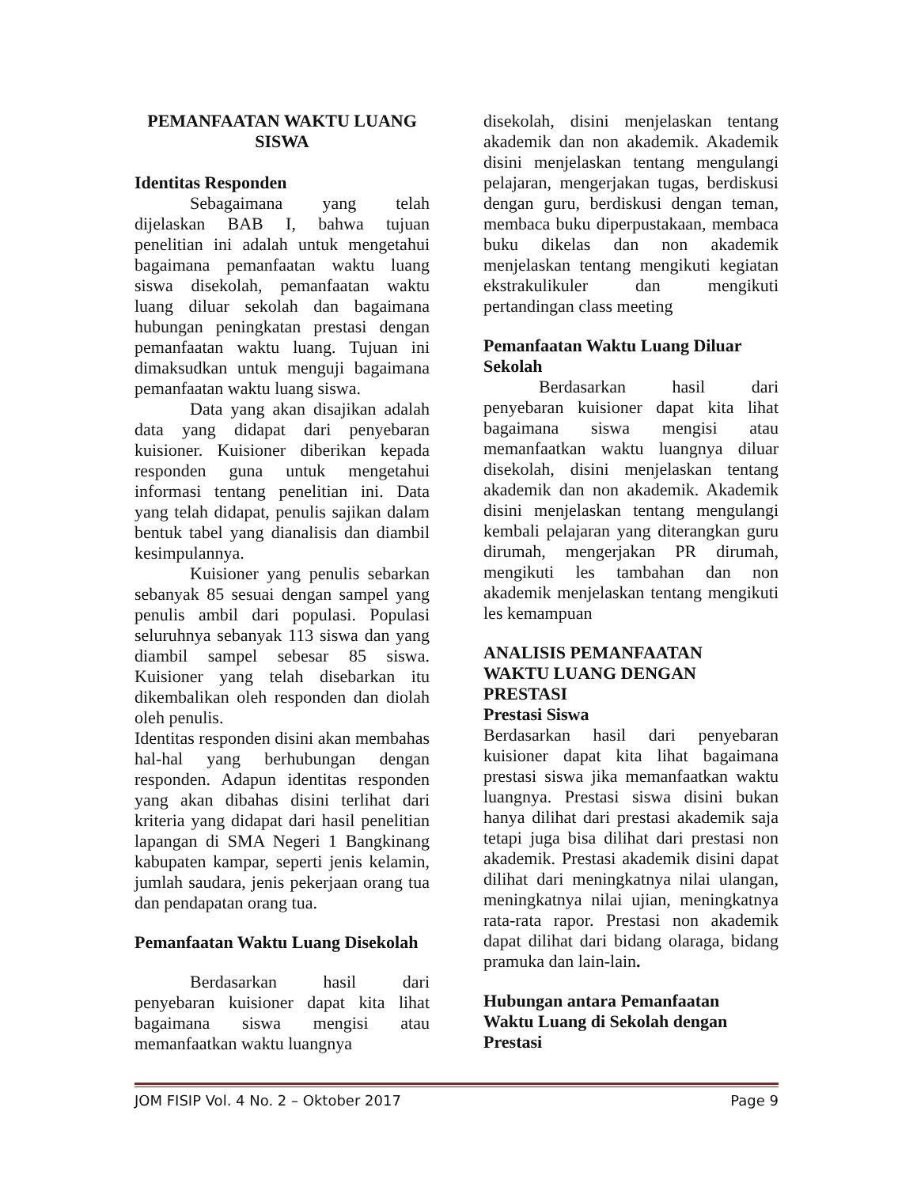PEMANFAATAN WAKTU LUANG
SISWA
Identitas Responden
Sebagaimana yang telah dijelaskan BAB I, bahwa tujuan penelitian ini adalah untuk mengetahui bagaimana pemanfaatan waktu luang siswa disekolah, pemanfaatan waktu luang diluar sekolah dan bagaimana hubungan peningkatan prestasi dengan pemanfaatan waktu luang. Tujuan ini dimaksudkan untuk menguji bagaimana pemanfaatan waktu luang siswa.
Data yang akan disajikan adalah data yang didapat dari penyebaran kuisioner. Kuisioner diberikan kepada responden guna untuk mengetahui informasi tentang penelitian ini. Data yang telah didapat, penulis sajikan dalam bentuk tabel yang dianalisis dan diambil kesimpulannya.
Kuisioner yang penulis sebarkan sebanyak 85 sesuai dengan sampel yang penulis ambil dari populasi. Populasi seluruhnya sebanyak 113 siswa dan yang diambil sampel sebesar 85 siswa. Kuisioner yang telah disebarkan itu dikembalikan oleh responden dan diolah oleh penulis.
Identitas responden disini akan membahas hal-hal yang berhubungan dengan responden. Adapun identitas responden yang akan dibahas disini terlihat dari kriteria yang didapat dari hasil penelitian lapangan di SMA Negeri 1 Bangkinang kabupaten kampar, seperti jenis kelamin, jumlah saudara, jenis pekerjaan orang tua dan pendapatan orang tua.
Pemanfaatan Waktu Luang Disekolah
Berdasarkan hasil dari penyebaran kuisioner dapat kita lihat bagaimana siswa mengisi atau memanfaatkan waktu luangnya
disekolah, disini menjelaskan tentang akademik dan non akademik. Akademik disini menjelaskan tentang mengulangi pelajaran, mengerjakan tugas, berdiskusi dengan guru, berdiskusi dengan teman, membaca buku diperpustakaan, membaca buku dikelas dan non akademik menjelaskan tentang mengikuti kegiatan ekstrakulikuler dan mengikuti pertandingan class meeting
Pemanfaatan Waktu Luang Diluar Sekolah
Berdasarkan hasil dari penyebaran kuisioner dapat kita lihat bagaimana siswa mengisi atau memanfaatkan waktu luangnya diluar disekolah, disini menjelaskan tentang akademik dan non akademik. Akademik disini menjelaskan tentang mengulangi kembali pelajaran yang diterangkan guru dirumah, mengerjakan PR dirumah, mengikuti les tambahan dan non akademik menjelaskan tentang mengikuti les kemampuan
ANALISIS PEMANFAATAN
WAKTU LUANG DENGAN
PRESTASI
Prestasi Siswa
Berdasarkan hasil dari penyebaran kuisioner dapat kita lihat bagaimana prestasi siswa jika memanfaatkan waktu luangnya. Prestasi siswa disini bukan hanya dilihat dari prestasi akademik saja tetapi juga bisa dilihat dari prestasi non akademik. Prestasi akademik disini dapat dilihat dari meningkatnya nilai ulangan, meningkatnya nilai ujian, meningkatnya rata-rata rapor. Prestasi non akademik dapat dilihat dari bidang olaraga, bidang pramuka dan lain-lain.
Hubungan antara Pemanfaatan
Waktu Luang di Sekolah dengan
Prestasi
JOM FISIP Vol. 4 No. 2 – Oktober 2017 Page 9